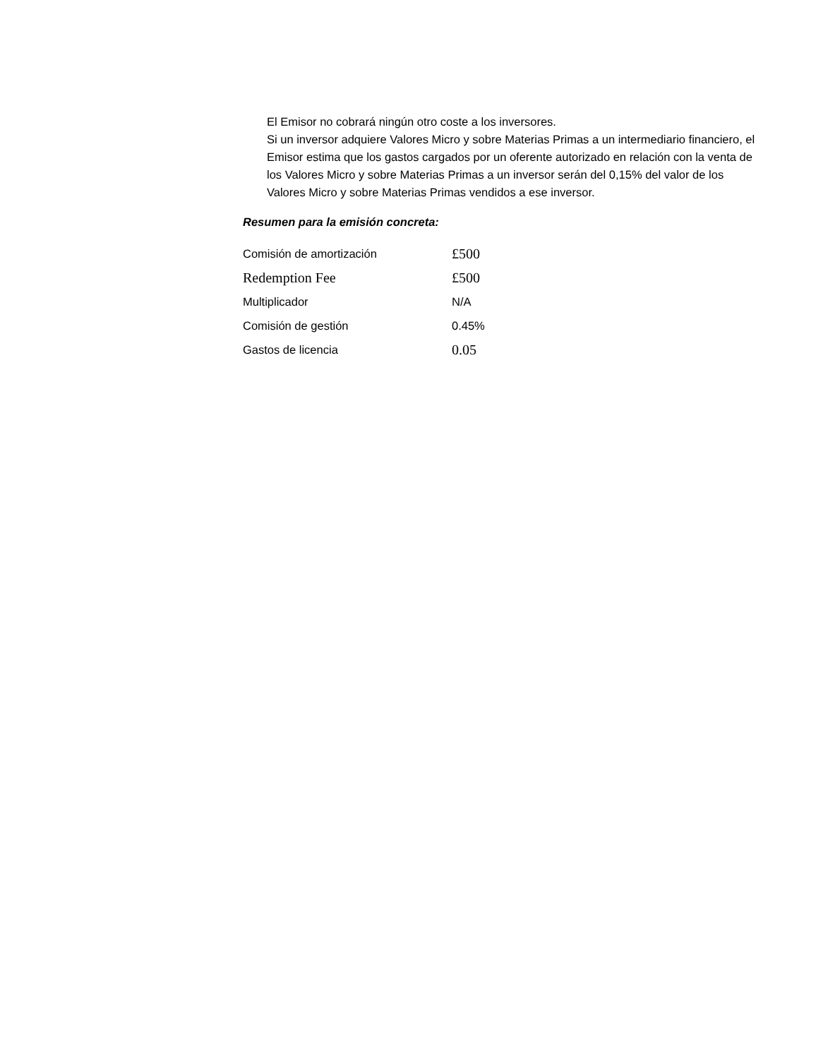El Emisor no cobrará ningún otro coste a los inversores.
Si un inversor adquiere Valores Micro y sobre Materias Primas a un intermediario financiero, el Emisor estima que los gastos cargados por un oferente autorizado en relación con la venta de los Valores Micro y sobre Materias Primas a un inversor serán del 0,15% del valor de los Valores Micro y sobre Materias Primas vendidos a ese inversor.
Resumen para la emisión concreta:
| Comisión de amortización | £500 |
| Redemption Fee | £500 |
| Multiplicador | N/A |
| Comisión de gestión | 0.45% |
| Gastos de licencia | 0.05 |